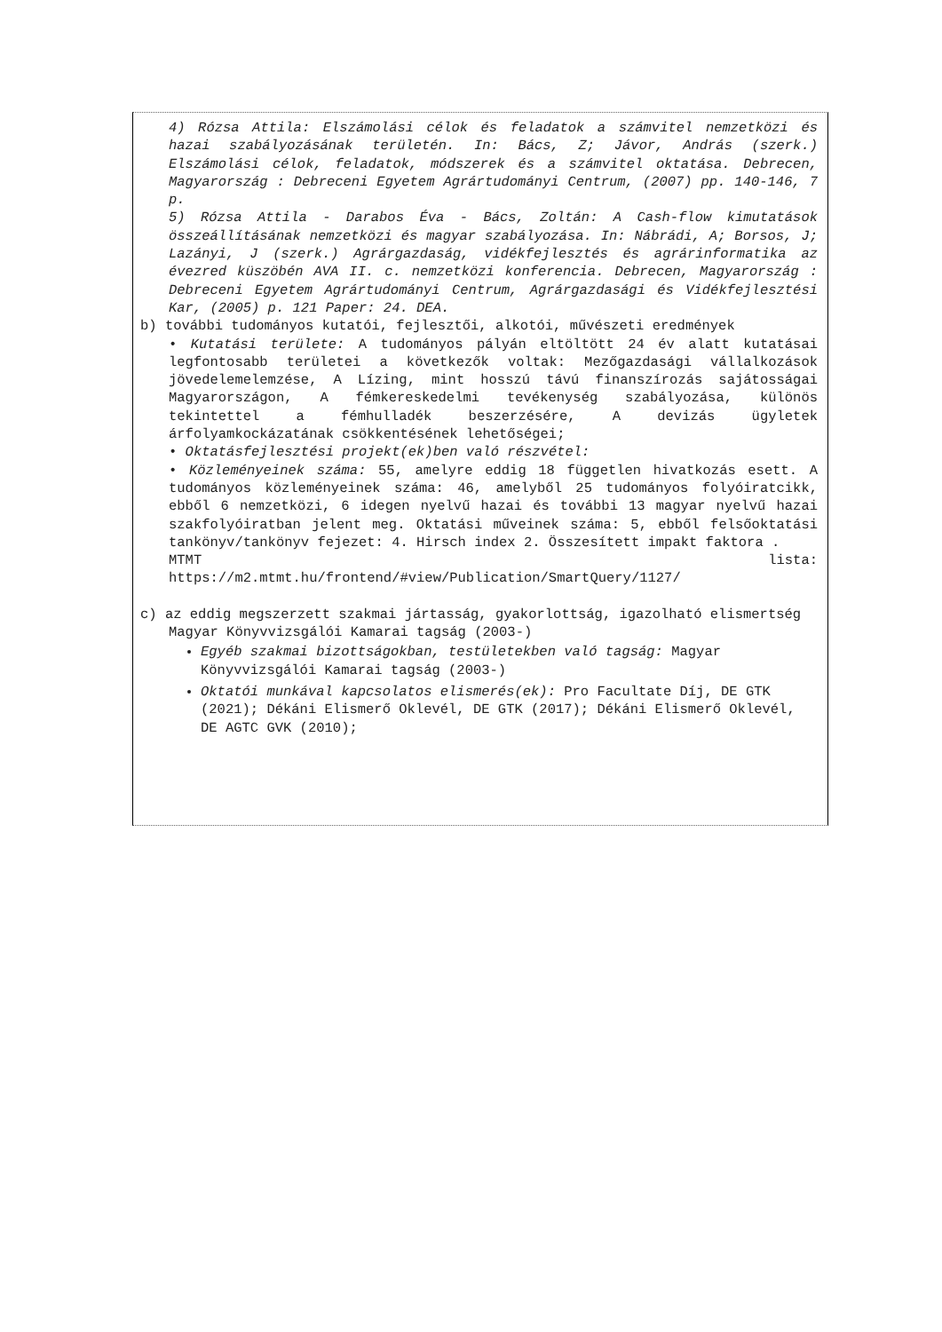4) Rózsa Attila: Elszámolási célok és feladatok a számvitel nemzetközi és hazai szabályozásának területén. In: Bács, Z; Jávor, András (szerk.) Elszámolási célok, feladatok, módszerek és a számvitel oktatása. Debrecen, Magyarország : Debreceni Egyetem Agrártudományi Centrum, (2007) pp. 140-146, 7 p.
5) Rózsa Attila - Darabos Éva - Bács, Zoltán: A Cash-flow kimutatások összeállításának nemzetközi és magyar szabályozása. In: Nábrádi, A; Borsos, J; Lazányi, J (szerk.) Agrárgazdaság, vidékfejlesztés és agrárinformatika az évezred küszöbén AVA II. c. nemzetközi konferencia. Debrecen, Magyarország : Debreceni Egyetem Agrártudományi Centrum, Agrárgazdasági és Vidékfejlesztési Kar, (2005) p. 121 Paper: 24. DEA.
b) további tudományos kutatói, fejlesztői, alkotói, művészeti eredmények
• Kutatási területe: A tudományos pályán eltöltött 24 év alatt kutatásai legfontosabb területei a következők voltak: Mezőgazdasági vállalkozások jövedelemelemzése, A Lízing, mint hosszú távú finanszírozás sajátosságai Magyarországon, A fémkereskedelmi tevékenység szabályozása, különös tekintettel a fémhulladék beszerzésére, A devizás ügyletek árfolyamkockázatának csökkentésének lehetőségei;
• Oktatásfejlesztési projekt(ek)ben való részvétel:
• Közleményeinek száma: 55, amelyre eddig 18 független hivatkozás esett. A tudományos közleményeinek száma: 46, amelyből 25 tudományos folyóiratcikk, ebből 6 nemzetközi, 6 idegen nyelvű hazai és további 13 magyar nyelvű hazai szakfolyóiratban jelent meg. Oktatási műveinek száma: 5, ebből felsőoktatási tankönyv/tankönyv fejezet: 4. Hirsch index 2. Összesített impakt faktora .
MTMT lista:
https://m2.mtmt.hu/frontend/#view/Publication/SmartQuery/1127/
c) az eddig megszerzett szakmai jártasság, gyakorlottság, igazolható elismertség
Magyar Könyvvizsgálói Kamarai tagság (2003-)
Egyéb szakmai bizottságokban, testületekben való tagság: Magyar Könyvvizsgálói Kamarai tagság (2003-)
Oktatói munkával kapcsolatos elismerés(ek): Pro Facultate Díj, DE GTK (2021); Dékáni Elismerő Oklevél, DE GTK (2017); Dékáni Elismerő Oklevél, DE AGTC GVK (2010);